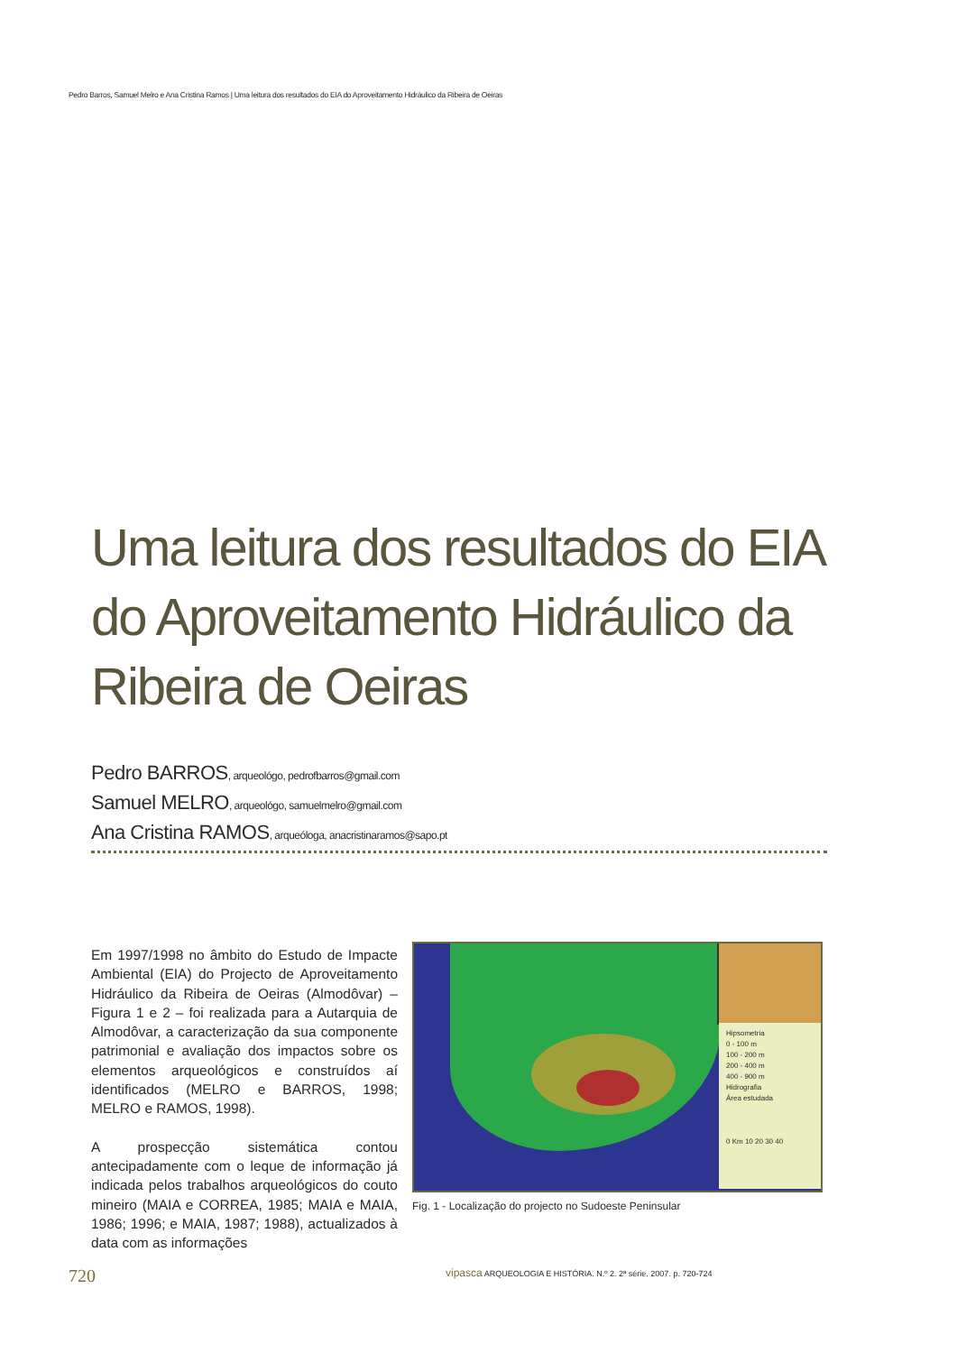Pedro Barros, Samuel Melro e Ana Cristina Ramos | Uma leitura dos resultados do EIA do Aproveitamento Hidráulico da Ribeira de Oeiras
Uma leitura dos resultados do EIA do Aproveitamento Hidráulico da Ribeira de Oeiras
Pedro BARROS, arqueológo, pedrofbarros@gmail.com
Samuel MELRO, arqueológo, samuelmelro@gmail.com
Ana Cristina RAMOS, arqueóloga, anacristinaramos@sapo.pt
Em 1997/1998 no âmbito do Estudo de Impacte Ambiental (EIA) do Projecto de Aproveitamento Hidráulico da Ribeira de Oeiras (Almodôvar) – Figura 1 e 2 – foi realizada para a Autarquia de Almodôvar, a caracterização da sua componente patrimonial e avaliação dos impactos sobre os elementos arqueológicos e construídos aí identificados (MELRO e BARROS, 1998; MELRO e RAMOS, 1998).
A prospecção sistemática contou antecipadamente com o leque de informação já indicada pelos trabalhos arqueológicos do couto mineiro (MAIA e CORREA, 1985; MAIA e MAIA, 1986; 1996; e MAIA, 1987; 1988), actualizados à data com as informações
Hipsometria
0 - 100 m
100 - 200 m
200 - 400 m
400 - 900 m
Hidrografia
Área estudada
0 Km 10 20 30 40
Fig. 1 - Localização do projecto no Sudoeste Peninsular
720
vipasca ARQUEOLOGIA E HISTÓRIA. N.º 2. 2ª série. 2007. p. 720-724